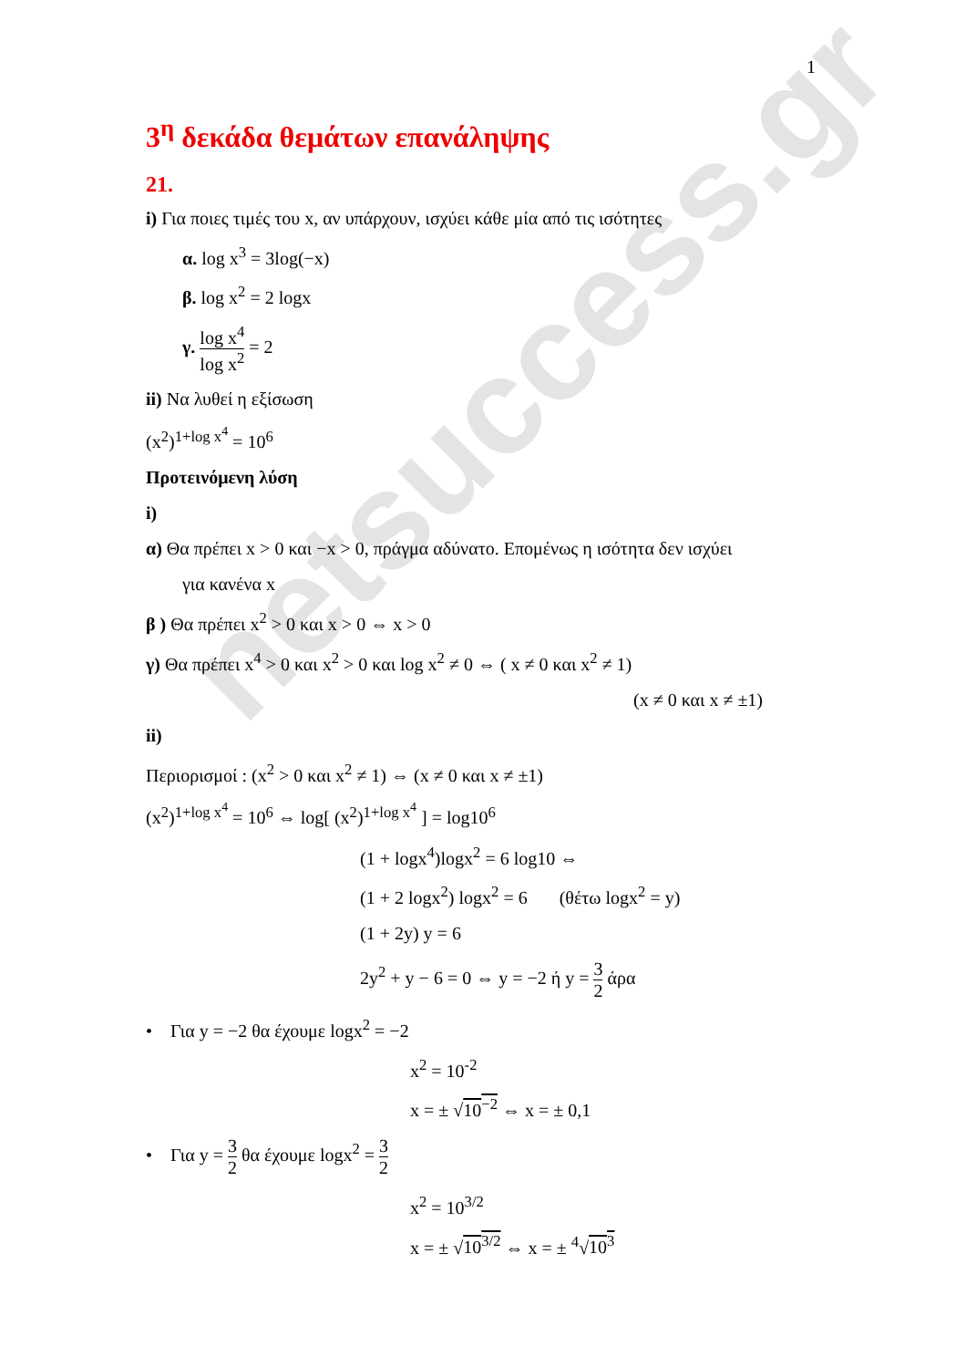netsuccess.gr
1
3<sup>η</sup> δεκάδα θεμάτων επανάληψης
21.
i) Για ποιες τιμές του x, αν υπάρχουν, ισχύει κάθε μία από τις ισότητες
α. log x<sup>3</sup> = 3log(−x)
β. log x<sup>2</sup> = 2 logx
γ. log x<sup>4</sup> log x<sup>2</sup> = 2
ii) Να λυθεί η εξίσωση
(x<sup>2</sup>)<sup>1+log x<sup>4</sup></sup> = 10<sup>6</sup>
Προτεινόμενη λύση
i)
α) Θα πρέπει x > 0 και −x > 0, πράγμα αδύνατο. Επομένως η ισότητα δεν ισχύει
για κανένα x
β ) Θα πρέπει x<sup>2</sup> > 0 και x > 0 ⇔ x > 0
γ) Θα πρέπει x<sup>4</sup> > 0 και x<sup>2</sup> > 0 και log x<sup>2</sup> ≠ 0 ⇔ ( x ≠ 0 και x<sup>2</sup> ≠ 1)
(x ≠ 0 και x ≠ ±1)
ii)
Περιορισμοί : (x<sup>2</sup> > 0 και x<sup>2</sup> ≠ 1) ⇔ (x ≠ 0 και x ≠ ±1)
(x<sup>2</sup>)<sup>1+log x<sup>4</sup></sup> = 10<sup>6</sup> ⇔ log[ (x<sup>2</sup>)<sup>1+log x<sup>4</sup></sup> ] = log10<sup>6</sup>
(1 + logx<sup>4</sup>)logx<sup>2</sup> = 6 log10 ⇔
(1 + 2 logx<sup>2</sup>) logx<sup>2</sup> = 6 (θέτω logx<sup>2</sup> = y)
(1 + 2y) y = 6
2y<sup>2</sup> + y − 6 = 0 ⇔ y = −2 ή y = 3 2 άρα
• Για y = −2 θα έχουμε logx<sup>2</sup> = −2
x<sup>2</sup> = 10<sup>-2</sup>
x = ± √10<sup>−2</sup> ⇔ x = ± 0,1
• Για y = 3 2 θα έχουμε logx<sup>2</sup> = 3 2
x<sup>2</sup> = 10<sup>3/2</sup>
x = ± √10<sup>3/2</sup> ⇔ x = ± <sup>4</sup>√10<sup>3</sup>